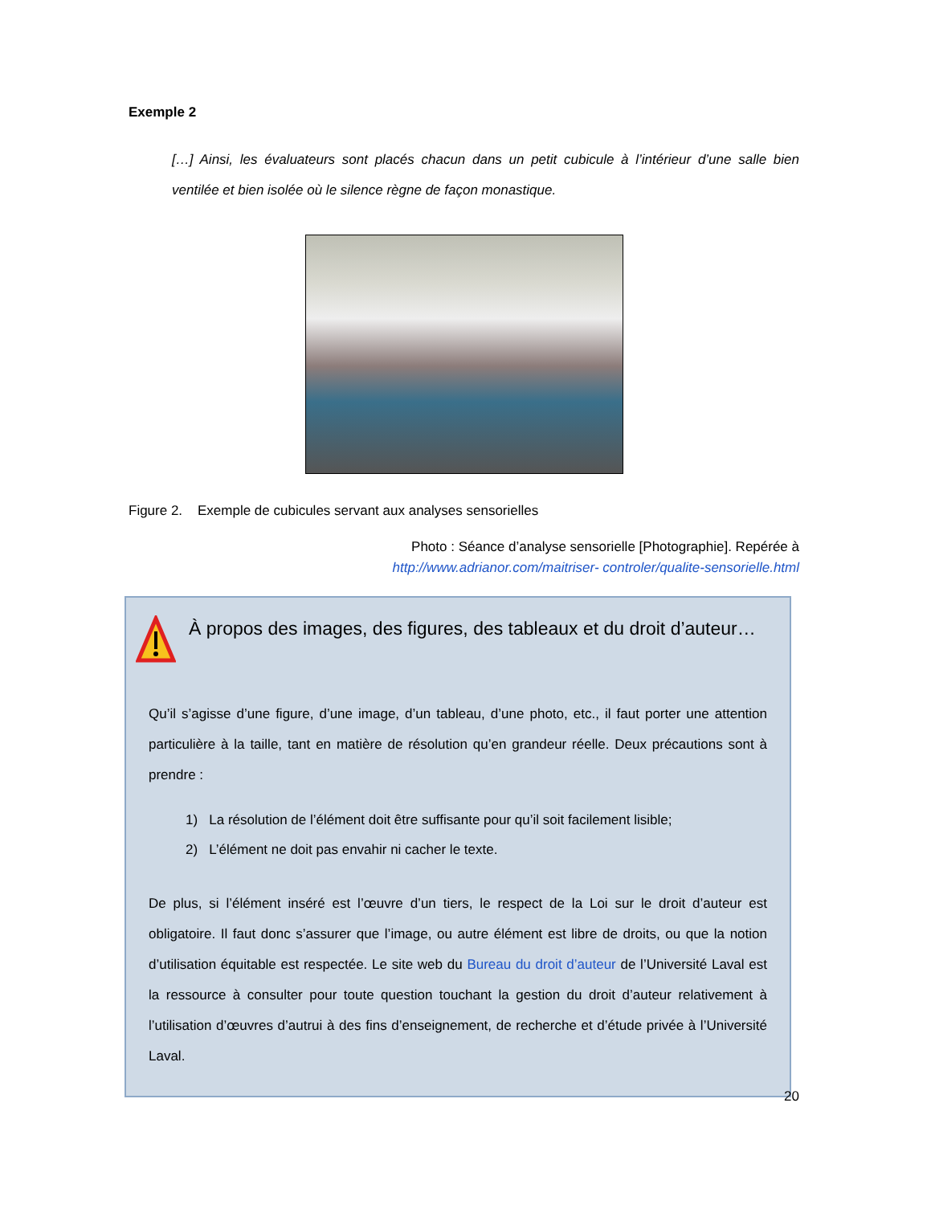Exemple 2
[…] Ainsi, les évaluateurs sont placés chacun dans un petit cubicule à l’intérieur d’une salle bien ventilée et bien isolée où le silence règne de façon monastique.
Figure 2. Exemple de cubicules servant aux analyses sensorielles
Photo : Séance d’analyse sensorielle [Photographie]. Repérée à
http://www.adrianor.com/maitriser- controler/qualite-sensorielle.html
À propos des images, des figures, des tableaux et du droit d’auteur…
Qu’il s’agisse d’une figure, d’une image, d’un tableau, d’une photo, etc., il faut porter une attention particulière à la taille, tant en matière de résolution qu’en grandeur réelle. Deux précautions sont à prendre :
1) La résolution de l’élément doit être suffisante pour qu’il soit facilement lisible;
2) L’élément ne doit pas envahir ni cacher le texte.
De plus, si l’élément inséré est l’œuvre d’un tiers, le respect de la Loi sur le droit d’auteur est obligatoire. Il faut donc s’assurer que l’image, ou autre élément est libre de droits, ou que la notion d’utilisation équitable est respectée. Le site web du Bureau du droit d’auteur de l’Université Laval est la ressource à consulter pour toute question touchant la gestion du droit d’auteur relativement à l’utilisation d’œuvres d’autrui à des fins d’enseignement, de recherche et d’étude privée à l’Université Laval.
20